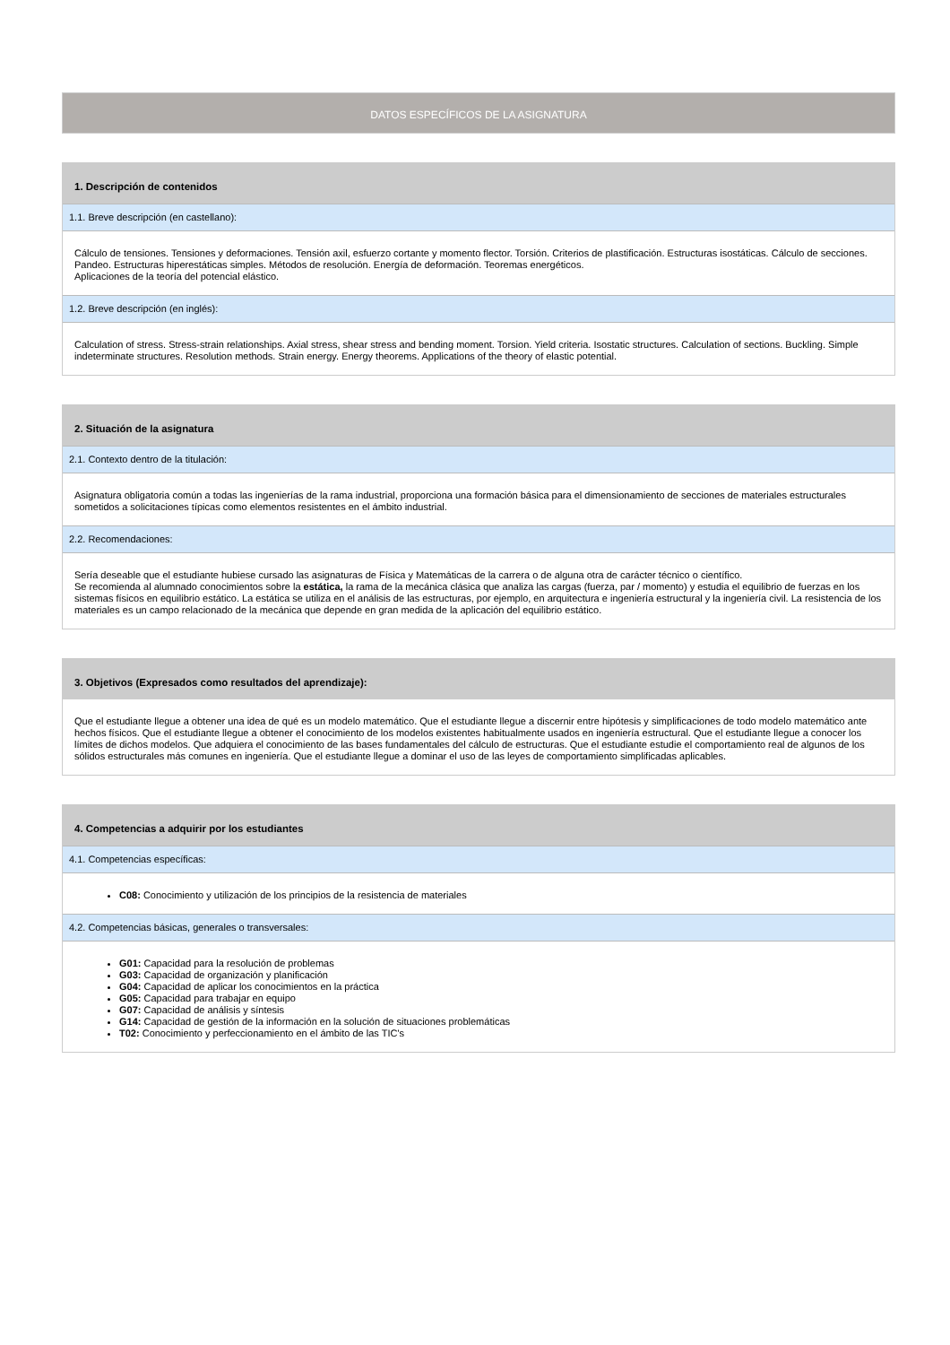DATOS ESPECÍFICOS DE LA ASIGNATURA
1. Descripción de contenidos
1.1. Breve descripción (en castellano):
Cálculo de tensiones. Tensiones y deformaciones. Tensión axil, esfuerzo cortante y momento flector. Torsión. Criterios de plastificación. Estructuras isostáticas. Cálculo de secciones. Pandeo. Estructuras hiperestáticas simples. Métodos de resolución. Energía de deformación. Teoremas energéticos.
Aplicaciones de la teoría del potencial elástico.
1.2. Breve descripción (en inglés):
Calculation of stress. Stress-strain relationships. Axial stress, shear stress and bending moment. Torsion. Yield criteria. Isostatic structures. Calculation of sections. Buckling. Simple indeterminate structures. Resolution methods. Strain energy. Energy theorems. Applications of the theory of elastic potential.
2. Situación de la asignatura
2.1. Contexto dentro de la titulación:
Asignatura obligatoria común a todas las ingenierías de la rama industrial, proporciona una formación básica para el dimensionamiento de secciones de materiales estructurales sometidos a solicitaciones típicas como elementos resistentes en el ámbito industrial.
2.2. Recomendaciones:
Sería deseable que el estudiante hubiese cursado las asignaturas de Física y Matemáticas de la carrera o de alguna otra de carácter técnico o científico.
Se recomienda al alumnado conocimientos sobre la estática, la rama de la mecánica clásica que analiza las cargas (fuerza, par / momento) y estudia el equilibrio de fuerzas en los sistemas físicos en equilibrio estático. La estática se utiliza en el análisis de las estructuras, por ejemplo, en arquitectura e ingeniería estructural y la ingeniería civil. La resistencia de los materiales es un campo relacionado de la mecánica que depende en gran medida de la aplicación del equilibrio estático.
3. Objetivos (Expresados como resultados del aprendizaje):
Que el estudiante llegue a obtener una idea de qué es un modelo matemático. Que el estudiante llegue a discernir entre hipótesis y simplificaciones de todo modelo matemático ante hechos físicos. Que el estudiante llegue a obtener el conocimiento de los modelos existentes habitualmente usados en ingeniería estructural. Que el estudiante llegue a conocer los límites de dichos modelos. Que adquiera el conocimiento de las bases fundamentales del cálculo de estructuras. Que el estudiante estudie el comportamiento real de algunos de los sólidos estructurales más comunes en ingeniería. Que el estudiante llegue a dominar el uso de las leyes de comportamiento simplificadas aplicables.
4. Competencias a adquirir por los estudiantes
4.1. Competencias específicas:
C08: Conocimiento y utilización de los principios de la resistencia de materiales
4.2. Competencias básicas, generales o transversales:
G01: Capacidad para la resolución de problemas
G03: Capacidad de organización y planificación
G04: Capacidad de aplicar los conocimientos en la práctica
G05: Capacidad para trabajar en equipo
G07: Capacidad de análisis y síntesis
G14: Capacidad de gestión de la información en la solución de situaciones problemáticas
T02: Conocimiento y perfeccionamiento en el ámbito de las TIC's